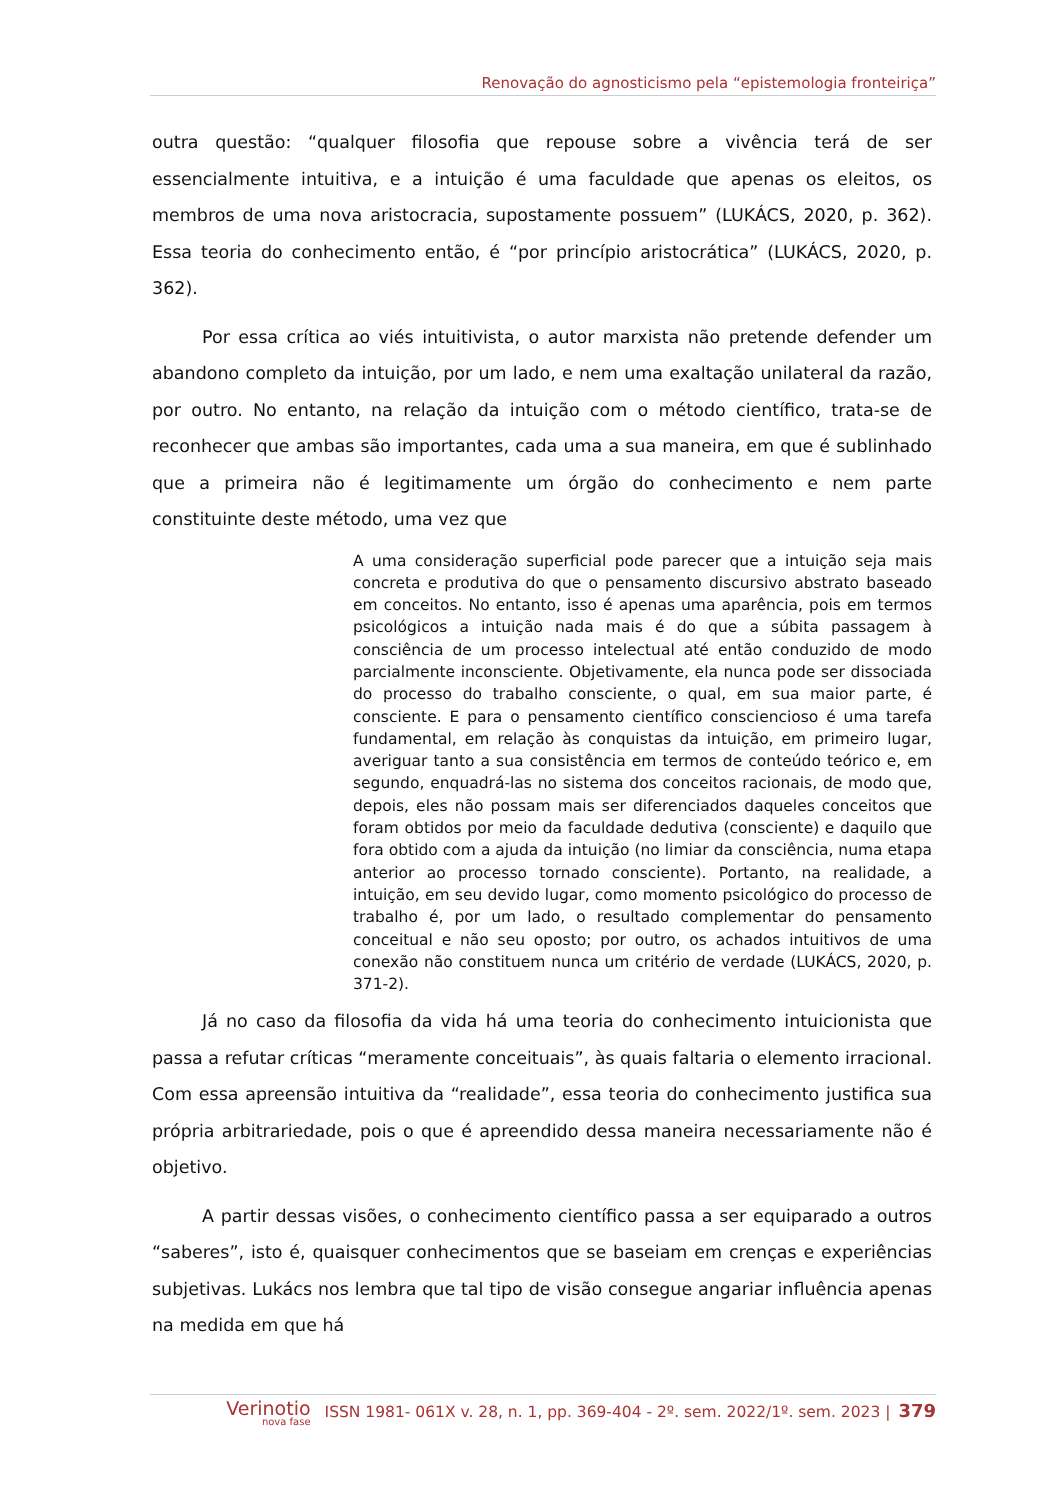Renovação do agnosticismo pela “epistemologia fronteiriça”
outra questão: “qualquer filosofia que repouse sobre a vivência terá de ser essencialmente intuitiva, e a intuição é uma faculdade que apenas os eleitos, os membros de uma nova aristocracia, supostamente possuem” (LUKÁCS, 2020, p. 362). Essa teoria do conhecimento então, é “por princípio aristocrática” (LUKÁCS, 2020, p. 362).
Por essa crítica ao viés intuitivista, o autor marxista não pretende defender um abandono completo da intuição, por um lado, e nem uma exaltação unilateral da razão, por outro. No entanto, na relação da intuição com o método científico, trata-se de reconhecer que ambas são importantes, cada uma a sua maneira, em que é sublinhado que a primeira não é legitimamente um órgão do conhecimento e nem parte constituinte deste método, uma vez que
A uma consideração superficial pode parecer que a intuição seja mais concreta e produtiva do que o pensamento discursivo abstrato baseado em conceitos. No entanto, isso é apenas uma aparência, pois em termos psicológicos a intuição nada mais é do que a súbita passagem à consciência de um processo intelectual até então conduzido de modo parcialmente inconsciente. Objetivamente, ela nunca pode ser dissociada do processo do trabalho consciente, o qual, em sua maior parte, é consciente. E para o pensamento científico consciencioso é uma tarefa fundamental, em relação às conquistas da intuição, em primeiro lugar, averiguar tanto a sua consistência em termos de conteúdo teórico e, em segundo, enquadrá-las no sistema dos conceitos racionais, de modo que, depois, eles não possam mais ser diferenciados daqueles conceitos que foram obtidos por meio da faculdade dedutiva (consciente) e daquilo que fora obtido com a ajuda da intuição (no limiar da consciência, numa etapa anterior ao processo tornado consciente). Portanto, na realidade, a intuição, em seu devido lugar, como momento psicológico do processo de trabalho é, por um lado, o resultado complementar do pensamento conceitual e não seu oposto; por outro, os achados intuitivos de uma conexão não constituem nunca um critério de verdade (LUKÁCS, 2020, p. 371-2).
Já no caso da filosofia da vida há uma teoria do conhecimento intuicionista que passa a refutar críticas “meramente conceituais”, às quais faltaria o elemento irracional. Com essa apreensão intuitiva da “realidade”, essa teoria do conhecimento justifica sua própria arbitrariedade, pois o que é apreendido dessa maneira necessariamente não é objetivo.
A partir dessas visões, o conhecimento científico passa a ser equiparado a outros “saberes”, isto é, quaisquer conhecimentos que se baseiam em crenças e experiências subjetivas. Lukács nos lembra que tal tipo de visão consegue angariar influência apenas na medida em que há
Verinotio
nova fase
ISSN 1981- 061X v. 28, n. 1, pp. 369-404 - 2º. sem. 2022/1º. sem. 2023 |
379